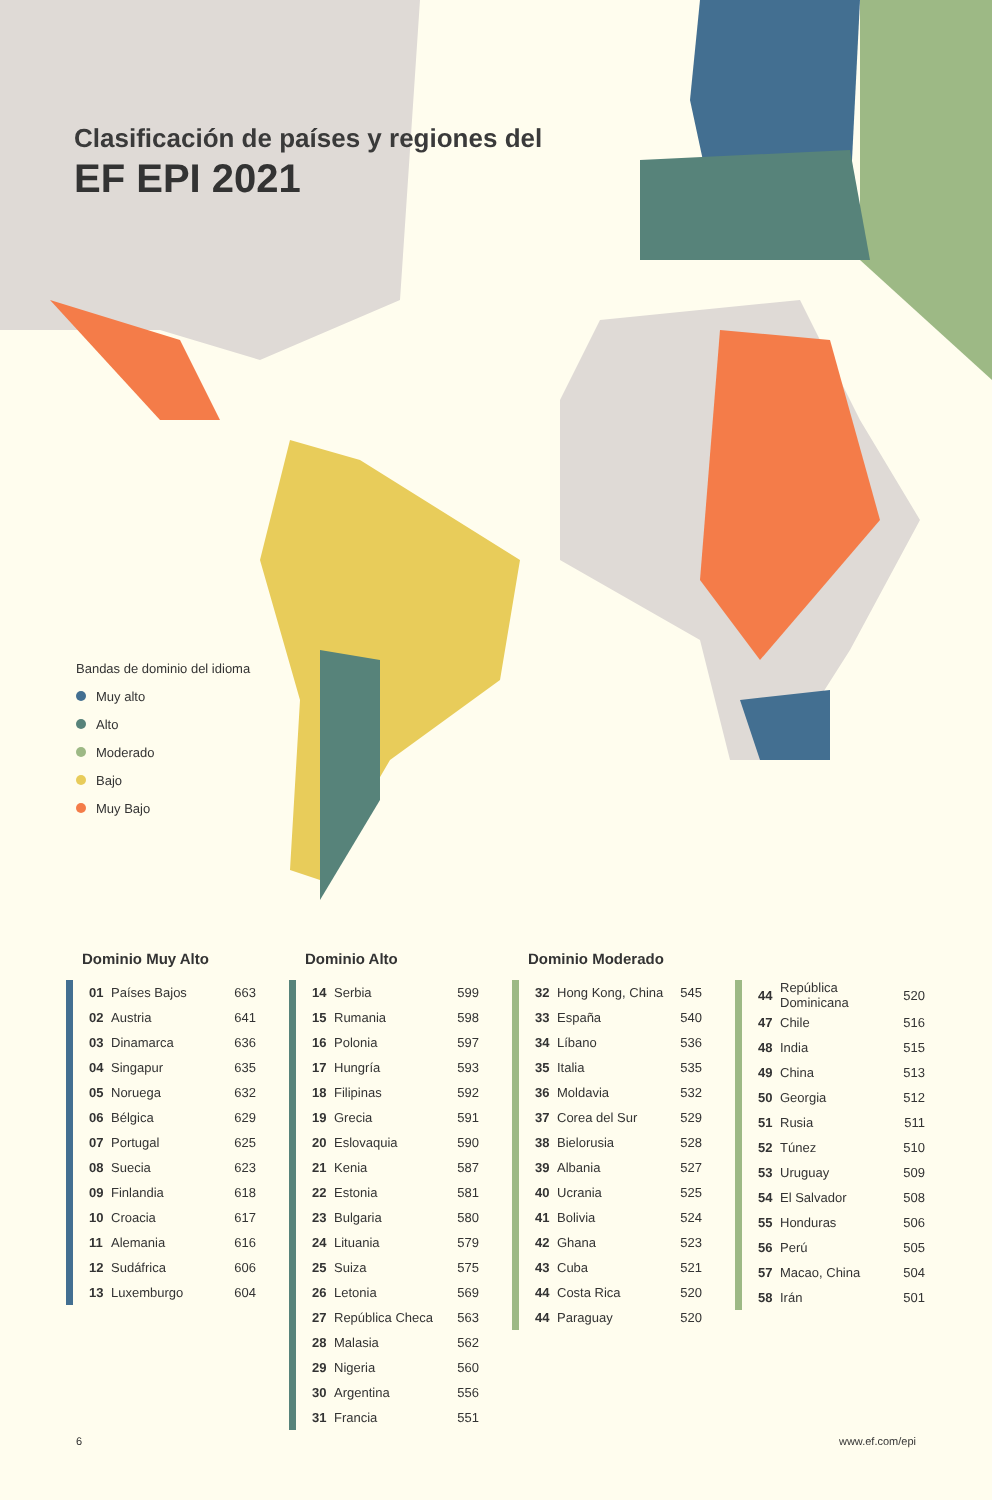Clasificación de países y regiones del
EF EPI 2021
Bandas de dominio del idioma
Muy alto
Alto
Moderado
Bajo
Muy Bajo
Dominio Muy Alto
| 01 | Países Bajos | 663 |
| 02 | Austria | 641 |
| 03 | Dinamarca | 636 |
| 04 | Singapur | 635 |
| 05 | Noruega | 632 |
| 06 | Bélgica | 629 |
| 07 | Portugal | 625 |
| 08 | Suecia | 623 |
| 09 | Finlandia | 618 |
| 10 | Croacia | 617 |
| 11 | Alemania | 616 |
| 12 | Sudáfrica | 606 |
| 13 | Luxemburgo | 604 |
Dominio Alto
| 14 | Serbia | 599 |
| 15 | Rumania | 598 |
| 16 | Polonia | 597 |
| 17 | Hungría | 593 |
| 18 | Filipinas | 592 |
| 19 | Grecia | 591 |
| 20 | Eslovaquia | 590 |
| 21 | Kenia | 587 |
| 22 | Estonia | 581 |
| 23 | Bulgaria | 580 |
| 24 | Lituania | 579 |
| 25 | Suiza | 575 |
| 26 | Letonia | 569 |
| 27 | República Checa | 563 |
| 28 | Malasia | 562 |
| 29 | Nigeria | 560 |
| 30 | Argentina | 556 |
| 31 | Francia | 551 |
Dominio Moderado
| 32 | Hong Kong, China | 545 |
| 33 | España | 540 |
| 34 | Líbano | 536 |
| 35 | Italia | 535 |
| 36 | Moldavia | 532 |
| 37 | Corea del Sur | 529 |
| 38 | Bielorusia | 528 |
| 39 | Albania | 527 |
| 40 | Ucrania | 525 |
| 41 | Bolivia | 524 |
| 42 | Ghana | 523 |
| 43 | Cuba | 521 |
| 44 | Costa Rica | 520 |
| 44 | Paraguay | 520 |
| 44 | República Dominicana | 520 |
| 47 | Chile | 516 |
| 48 | India | 515 |
| 49 | China | 513 |
| 50 | Georgia | 512 |
| 51 | Rusia | 511 |
| 52 | Túnez | 510 |
| 53 | Uruguay | 509 |
| 54 | El Salvador | 508 |
| 55 | Honduras | 506 |
| 56 | Perú | 505 |
| 57 | Macao, China | 504 |
| 58 | Irán | 501 |
6 www.ef.com/epi